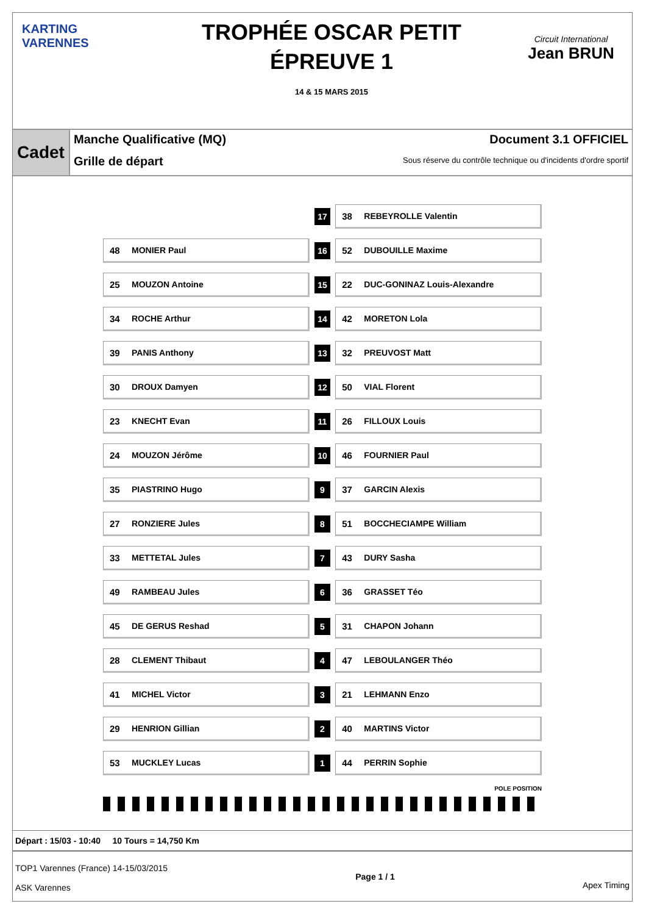KARTING VARENNES
TROPHÉE OSCAR PETIT
ÉPREUVE 1
14 & 15 MARS 2015
Circuit International
Jean BRUN
Cadet
Manche Qualificative (MQ)
Grille de départ
Document 3.1 OFFICIEL
Sous réserve du contrôle technique ou d'incidents d'ordre sportif
| | 17 | 38 REBEYROLLE Valentin |
| 48 MONIER Paul | 16 | 52 DUBOUILLE Maxime |
| 25 MOUZON Antoine | 15 | 22 DUC-GONINAZ Louis-Alexandre |
| 34 ROCHE Arthur | 14 | 42 MORETON Lola |
| 39 PANIS Anthony | 13 | 32 PREUVOST Matt |
| 30 DROUX Damyen | 12 | 50 VIAL Florent |
| 23 KNECHT Evan | 11 | 26 FILLOUX Louis |
| 24 MOUZON Jérôme | 10 | 46 FOURNIER Paul |
| 35 PIASTRINO Hugo | 9 | 37 GARCIN Alexis |
| 27 RONZIERE Jules | 8 | 51 BOCCHECIAMPE William |
| 33 METTETAL Jules | 7 | 43 DURY Sasha |
| 49 RAMBEAU Jules | 6 | 36 GRASSET Téo |
| 45 DE GERUS Reshad | 5 | 31 CHAPON Johann |
| 28 CLEMENT Thibaut | 4 | 47 LEBOULANGER Théo |
| 41 MICHEL Victor | 3 | 21 LEHMANN Enzo |
| 29 HENRION Gillian | 2 | 40 MARTINS Victor |
| 53 MUCKLEY Lucas | 1 | 44 PERRIN Sophie |
POLE POSITION
Départ : 15/03 - 10:40 10 Tours = 14,750 Km
TOP1 Varennes (France) 14-15/03/2015
ASK Varennes
Page 1 / 1
Apex Timing